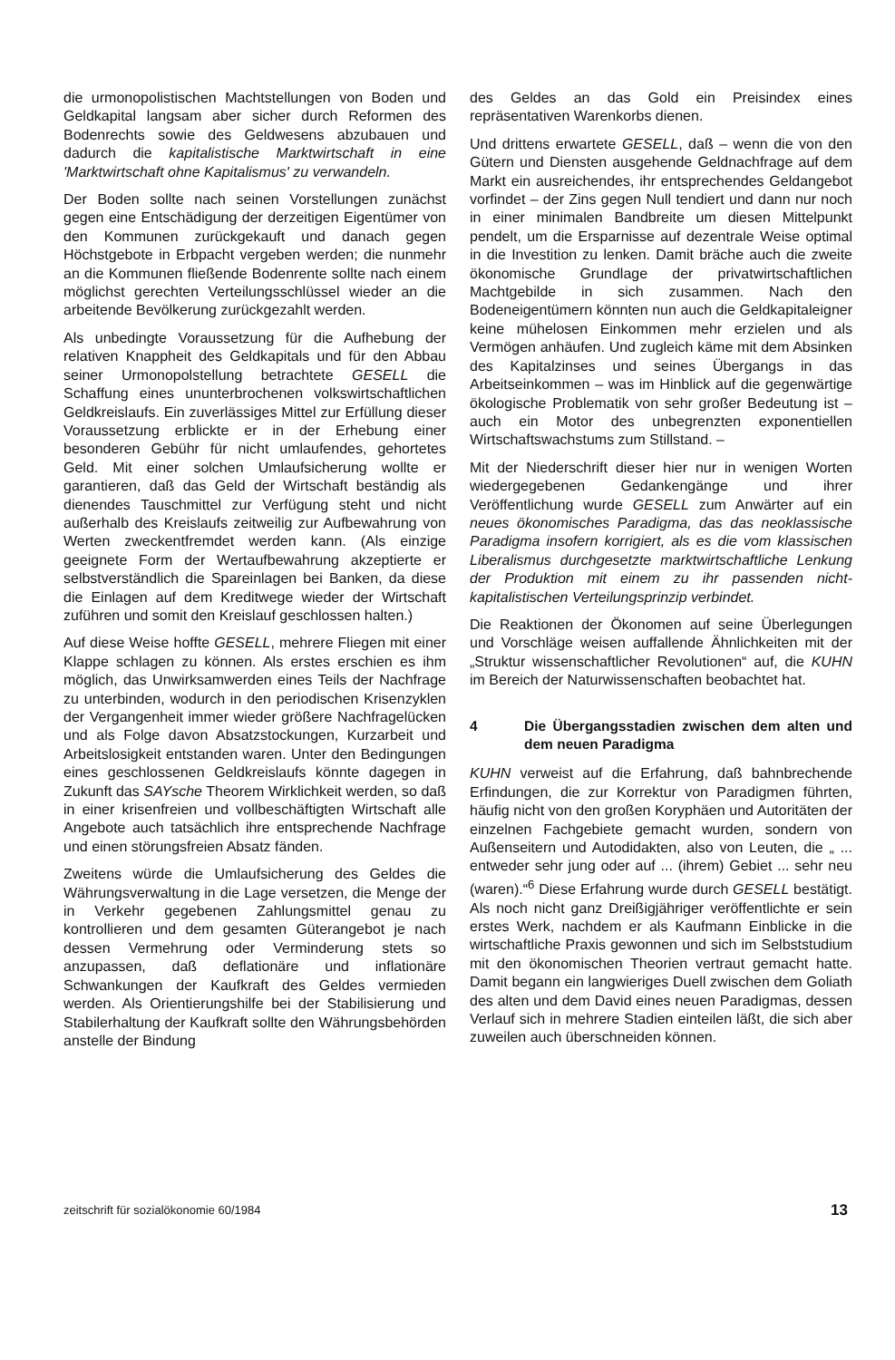die urmonopolistischen Machtstellungen von Boden und Geldkapital langsam aber sicher durch Reformen des Bodenrechts sowie des Geldwesens abzubauen und dadurch die kapitalistische Marktwirtschaft in eine 'Marktwirtschaft ohne Kapitalismus' zu verwandeln.
Der Boden sollte nach seinen Vorstellungen zunächst gegen eine Entschädigung der derzeitigen Eigentümer von den Kommunen zurückgekauft und danach gegen Höchstgebote in Erbpacht vergeben werden; die nunmehr an die Kommunen fließende Bodenrente sollte nach einem möglichst gerechten Verteilungsschlüssel wieder an die arbeitende Bevölkerung zurückgezahlt werden.
Als unbedingte Voraussetzung für die Aufhebung der relativen Knappheit des Geldkapitals und für den Abbau seiner Urmonopolstellung betrachtete GESELL die Schaffung eines ununterbrochenen volkswirtschaftlichen Geldkreislaufs. Ein zuverlässiges Mittel zur Erfüllung dieser Voraussetzung erblickte er in der Erhebung einer besonderen Gebühr für nicht umlaufendes, gehortetes Geld. Mit einer solchen Umlaufsicherung wollte er garantieren, daß das Geld der Wirtschaft beständig als dienendes Tauschmittel zur Verfügung steht und nicht außerhalb des Kreislaufs zeitweilig zur Aufbewahrung von Werten zweckentfremdet werden kann. (Als einzige geeignete Form der Wertaufbewahrung akzeptierte er selbstverständlich die Spareinlagen bei Banken, da diese die Einlagen auf dem Kreditwege wieder der Wirtschaft zuführen und somit den Kreislauf geschlossen halten.)
Auf diese Weise hoffte GESELL, mehrere Fliegen mit einer Klappe schlagen zu können. Als erstes erschien es ihm möglich, das Unwirksamwerden eines Teils der Nachfrage zu unterbinden, wodurch in den periodischen Krisenzyklen der Vergangenheit immer wieder größere Nachfragelücken und als Folge davon Absatzstockungen, Kurzarbeit und Arbeitslosigkeit entstanden waren. Unter den Bedingungen eines geschlossenen Geldkreislaufs könnte dagegen in Zukunft das SAYsche Theorem Wirklichkeit werden, so daß in einer krisenfreien und vollbeschäftigten Wirtschaft alle Angebote auch tatsächlich ihre entsprechende Nachfrage und einen störungsfreien Absatz fänden.
Zweitens würde die Umlaufsicherung des Geldes die Währungsverwaltung in die Lage versetzen, die Menge der in Verkehr gegebenen Zahlungsmittel genau zu kontrollieren und dem gesamten Güterangebot je nach dessen Vermehrung oder Verminderung stets so anzupassen, daß deflationäre und inflationäre Schwankungen der Kaufkraft des Geldes vermieden werden. Als Orientierungshilfe bei der Stabilisierung und Stabilerhaltung der Kaufkraft sollte den Währungsbehörden anstelle der Bindung
des Geldes an das Gold ein Preisindex eines repräsentativen Warenkorbs dienen.
Und drittens erwartete GESELL, daß – wenn die von den Gütern und Diensten ausgehende Geldnachfrage auf dem Markt ein ausreichendes, ihr entsprechendes Geldangebot vorfindet – der Zins gegen Null tendiert und dann nur noch in einer minimalen Bandbreite um diesen Mittelpunkt pendelt, um die Ersparnisse auf dezentrale Weise optimal in die Investition zu lenken. Damit bräche auch die zweite ökonomische Grundlage der privatwirtschaftlichen Machtgebilde in sich zusammen. Nach den Bodeneigentümern könnten nun auch die Geldkapitaleigner keine mühelosen Einkommen mehr erzielen und als Vermögen anhäufen. Und zugleich käme mit dem Absinken des Kapitalzinses und seines Übergangs in das Arbeitseinkommen – was im Hinblick auf die gegenwärtige ökologische Problematik von sehr großer Bedeutung ist – auch ein Motor des unbegrenzten exponentiellen Wirtschaftswachstums zum Stillstand. –
Mit der Niederschrift dieser hier nur in wenigen Worten wiedergegebenen Gedankengänge und ihrer Veröffentlichung wurde GESELL zum Anwärter auf ein neues ökonomisches Paradigma, das das neoklassische Paradigma insofern korrigiert, als es die vom klassischen Liberalismus durchgesetzte marktwirtschaftliche Lenkung der Produktion mit einem zu ihr passenden nicht-kapitalistischen Verteilungsprinzip verbindet.
Die Reaktionen der Ökonomen auf seine Überlegungen und Vorschläge weisen auffallende Ähnlichkeiten mit der „Struktur wissenschaftlicher Revolutionen“ auf, die KUHN im Bereich der Naturwissenschaften beobachtet hat.
4 Die Übergangsstadien zwischen dem alten und dem neuen Paradigma
KUHN verweist auf die Erfahrung, daß bahnbrechende Erfindungen, die zur Korrektur von Paradigmen führten, häufig nicht von den großen Koryphäen und Autoritäten der einzelnen Fachgebiete gemacht wurden, sondern von Außenseitern und Autodidakten, also von Leuten, die „ ... entweder sehr jung oder auf ... (ihrem) Gebiet ... sehr neu (waren).“<sup>6</sup> Diese Erfahrung wurde durch GESELL bestätigt. Als noch nicht ganz Dreißigjähriger veröffentlichte er sein erstes Werk, nachdem er als Kaufmann Einblicke in die wirtschaftliche Praxis gewonnen und sich im Selbststudium mit den ökonomischen Theorien vertraut gemacht hatte. Damit begann ein langwieriges Duell zwischen dem Goliath des alten und dem David eines neuen Paradigmas, dessen Verlauf sich in mehrere Stadien einteilen läßt, die sich aber zuweilen auch überschneiden können.
zeitschrift für sozialökonomie 60/1984 13